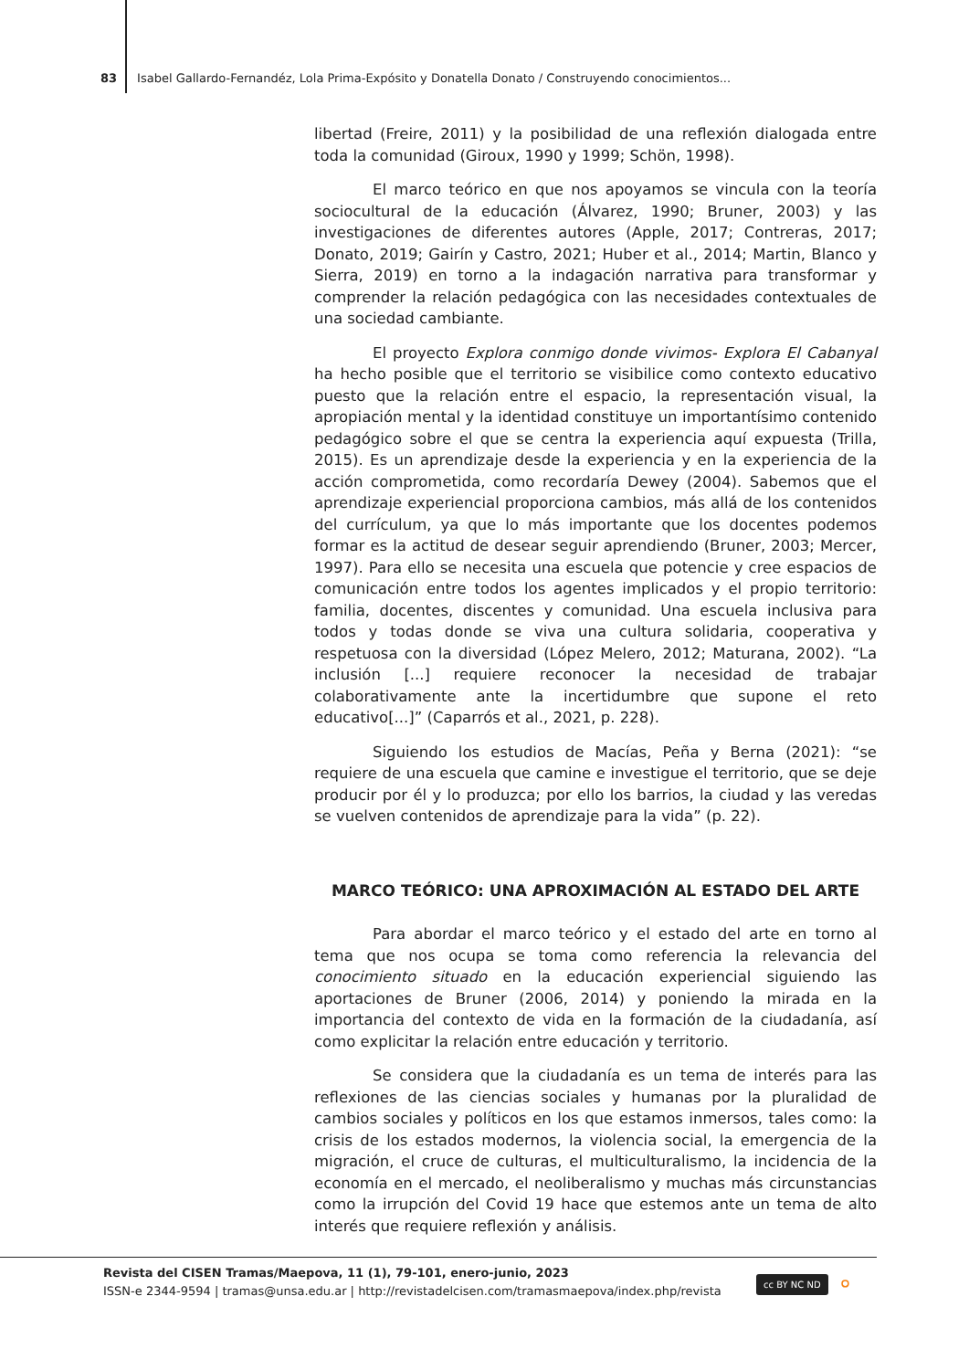83 Isabel Gallardo-Fernandéz, Lola Prima-Expósito y Donatella Donato / Construyendo conocimientos...
libertad (Freire, 2011) y la posibilidad de una reflexión dialogada entre toda la comunidad (Giroux, 1990 y 1999; Schön, 1998).
El marco teórico en que nos apoyamos se vincula con la teoría sociocultural de la educación (Álvarez, 1990; Bruner, 2003) y las investigaciones de diferentes autores (Apple, 2017; Contreras, 2017; Donato, 2019; Gairín y Castro, 2021; Huber et al., 2014; Martin, Blanco y Sierra, 2019) en torno a la indagación narrativa para transformar y comprender la relación pedagógica con las necesidades contextuales de una sociedad cambiante.
El proyecto Explora conmigo donde vivimos- Explora El Cabanyal ha hecho posible que el territorio se visibilice como contexto educativo puesto que la relación entre el espacio, la representación visual, la apropiación mental y la identidad constituye un importantísimo contenido pedagógico sobre el que se centra la experiencia aquí expuesta (Trilla, 2015). Es un aprendizaje desde la experiencia y en la experiencia de la acción comprometida, como recordaría Dewey (2004). Sabemos que el aprendizaje experiencial proporciona cambios, más allá de los contenidos del currículum, ya que lo más importante que los docentes podemos formar es la actitud de desear seguir aprendiendo (Bruner, 2003; Mercer, 1997). Para ello se necesita una escuela que potencie y cree espacios de comunicación entre todos los agentes implicados y el propio territorio: familia, docentes, discentes y comunidad. Una escuela inclusiva para todos y todas donde se viva una cultura solidaria, cooperativa y respetuosa con la diversidad (López Melero, 2012; Maturana, 2002). “La inclusión [...] requiere reconocer la necesidad de trabajar colaborativamente ante la incertidumbre que supone el reto educativo[...]” (Caparrós et al., 2021, p. 228).
Siguiendo los estudios de Macías, Peña y Berna (2021): “se requiere de una escuela que camine e investigue el territorio, que se deje producir por él y lo produzca; por ello los barrios, la ciudad y las veredas se vuelven contenidos de aprendizaje para la vida” (p. 22).
MARCO TEÓRICO: UNA APROXIMACIÓN AL ESTADO DEL ARTE
Para abordar el marco teórico y el estado del arte en torno al tema que nos ocupa se toma como referencia la relevancia del conocimiento situado en la educación experiencial siguiendo las aportaciones de Bruner (2006, 2014) y poniendo la mirada en la importancia del contexto de vida en la formación de la ciudadanía, así como explicitar la relación entre educación y territorio.
Se considera que la ciudadanía es un tema de interés para las reflexiones de las ciencias sociales y humanas por la pluralidad de cambios sociales y políticos en los que estamos inmersos, tales como: la crisis de los estados modernos, la violencia social, la emergencia de la migración, el cruce de culturas, el multiculturalismo, la incidencia de la economía en el mercado, el neoliberalismo y muchas más circunstancias como la irrupción del Covid 19 hace que estemos ante un tema de alto interés que requiere reflexión y análisis.
Revista del CISEN Tramas/Maepova, 11 (1), 79-101, enero-junio, 2023
ISSN-e 2344-9594 | tramas@unsa.edu.ar | http://revistadelcisen.com/tramasmaepova/index.php/revista
cc BY NC ND ⭘